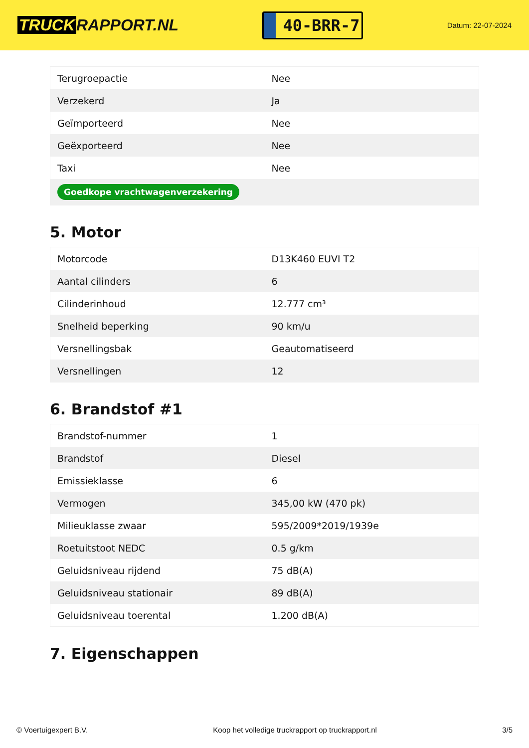TRUCK RAPPORT.NL
40-BRR-7
Datum: 22-07-2024
| Terugroepactie | Nee |
| Verzekerd | Ja |
| Geïmporteerd | Nee |
| Geëxporteerd | Nee |
| Taxi | Nee |
| Goedkope vrachtwagenverzekering | |
5. Motor
| Motorcode | D13K460 EUVI T2 |
| Aantal cilinders | 6 |
| Cilinderinhoud | 12.777 cm³ |
| Snelheid beperking | 90 km/u |
| Versnellingsbak | Geautomatiseerd |
| Versnellingen | 12 |
6. Brandstof #1
| Brandstof-nummer | 1 |
| Brandstof | Diesel |
| Emissieklasse | 6 |
| Vermogen | 345,00 kW (470 pk) |
| Milieuklasse zwaar | 595/2009*2019/1939e |
| Roetuitstoot NEDC | 0.5 g/km |
| Geluidsniveau rijdend | 75 dB(A) |
| Geluidsniveau stationair | 89 dB(A) |
| Geluidsniveau toerental | 1.200 dB(A) |
7. Eigenschappen
© Voertuigexpert B.V. Koop het volledige truckrapport op truckrapport.nl 3/5